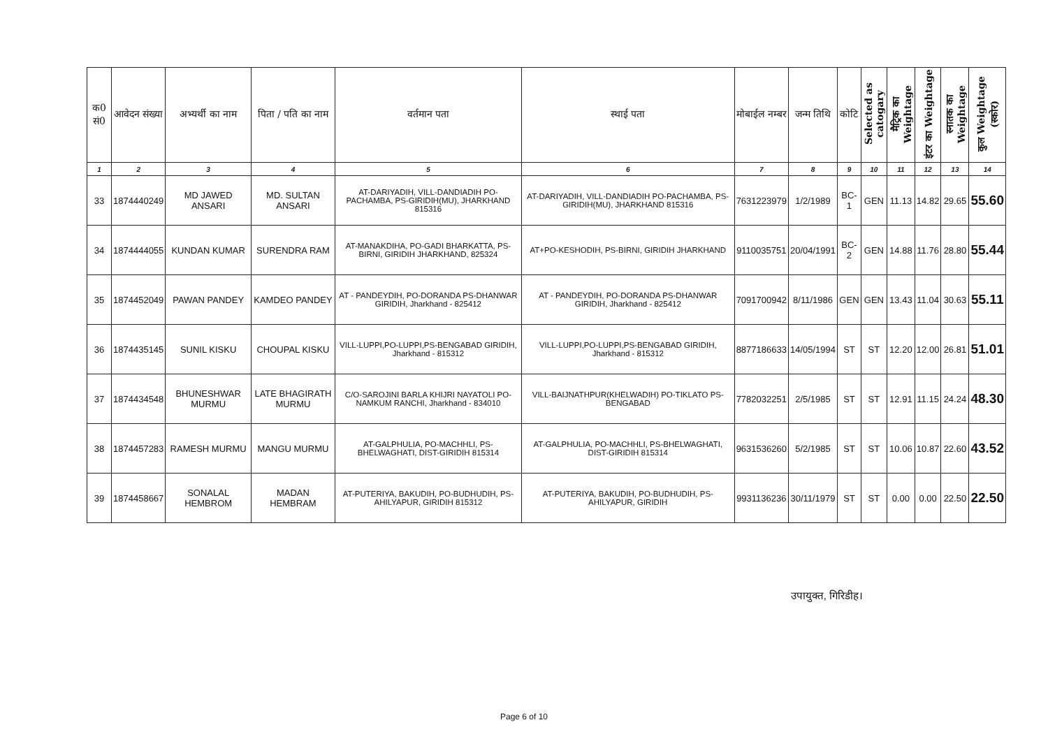| क0 सं0 | आवेदन संख्या | अभ्यर्थी का नाम | पिता / पति का नाम | वर्तमान पता | स्थाई पता | मोबाईल नम्बर | जन्म तिथि | कोटि | Selected as catogary | मैट्रिक का Weightage | इंटर का Weightage | स्नातक का Weightage | कुल Weightage (स्कोर) |
| --- | --- | --- | --- | --- | --- | --- | --- | --- | --- | --- | --- | --- | --- |
| 1 | 2 | 3 | 4 | 5 | 6 | 7 | 8 | 9 | 10 | 11 | 12 | 13 | 14 |
| 33 | 1874440249 | MD JAWED ANSARI | MD. SULTAN ANSARI | AT-DARIYADIH, VILL-DANDIADIH PO-PACHAMBA, PS-GIRIDIH(MU), JHARKHAND 815316 | AT-DARIYADIH, VILL-DANDIADIH PO-PACHAMBA, PS-GIRIDIH(MU), JHARKHAND 815316 | 7631223979 | 1/2/1989 | BC-1 | GEN | 11.13 | 14.82 | 29.65 | 55.60 |
| 34 | 1874444055 | KUNDAN KUMAR | SURENDRA RAM | AT-MANAKDIHA, PO-GADI BHARKATTA, PS-BIRNI, GIRIDIH JHARKHAND, 825324 | AT+PO-KESHODIH, PS-BIRNI, GIRIDIH JHARKHAND | 9110035751 | 20/04/1991 | BC-2 | GEN | 14.88 | 11.76 | 28.80 | 55.44 |
| 35 | 1874452049 | PAWAN PANDEY | KAMDEO PANDEY | AT - PANDEYDIH, PO-DORANDA PS-DHANWAR GIRIDIH, Jharkhand - 825412 | AT - PANDEYDIH, PO-DORANDA PS-DHANWAR GIRIDIH, Jharkhand - 825412 | 7091700942 | 8/11/1986 | GEN | GEN | 13.43 | 11.04 | 30.63 | 55.11 |
| 36 | 1874435145 | SUNIL KISKU | CHOUPAL KISKU | VILL-LUPPI,PO-LUPPI,PS-BENGABAD GIRIDIH, Jharkhand - 815312 | VILL-LUPPI,PO-LUPPI,PS-BENGABAD GIRIDIH, Jharkhand - 815312 | 8877186633 | 14/05/1994 | ST | ST | 12.20 | 12.00 | 26.81 | 51.01 |
| 37 | 1874434548 | BHUNESHWAR MURMU | LATE BHAGIRATH MURMU | C/O-SAROJINI BARLA KHIJRI NAYATOLI PO-NAMKUM RANCHI, Jharkhand - 834010 | VILL-BAIJNATHPUR(KHELWADIH) PO-TIKLATO PS-BENGABAD | 7782032251 | 2/5/1985 | ST | ST | 12.91 | 11.15 | 24.24 | 48.30 |
| 38 | 1874457283 | RAMESH MURMU | MANGU MURMU | AT-GALPHULIA, PO-MACHHLI, PS-BHELWAGHATI, DIST-GIRIDIH 815314 | AT-GALPHULIA, PO-MACHHLI, PS-BHELWAGHATI, DIST-GIRIDIH 815314 | 9631536260 | 5/2/1985 | ST | ST | 10.06 | 10.87 | 22.60 | 43.52 |
| 39 | 1874458667 | SONALAL HEMBROM | MADAN HEMBRAM | AT-PUTERIYA, BAKUDIH, PO-BUDHUDIH, PS- AHILYAPUR, GIRIDIH 815312 | AT-PUTERIYA, BAKUDIH, PO-BUDHUDIH, PS-AHILYAPUR, GIRIDIH | 9931136236 | 30/11/1979 | ST | ST | 0.00 | 0.00 | 22.50 | 22.50 |
उपायुक्त, गिरिडीह।
Page 6 of 10